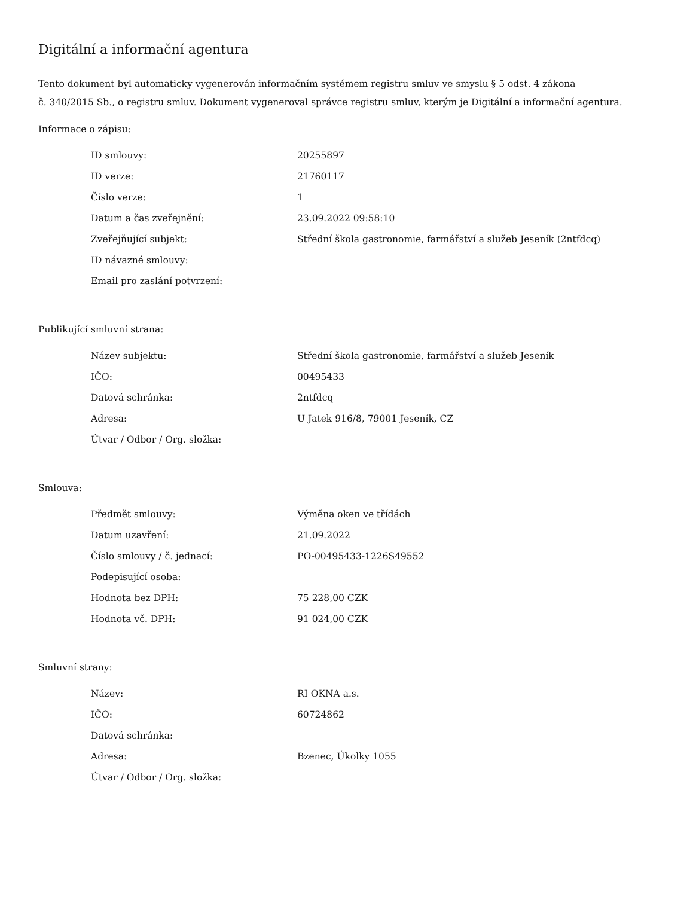Digitální a informační agentura
Tento dokument byl automaticky vygenerován informačním systémem registru smluv ve smyslu § 5 odst. 4 zákona
č. 340/2015 Sb., o registru smluv. Dokument vygeneroval správce registru smluv, kterým je Digitální a informační agentura.
Informace o zápisu:
| ID smlouvy: | 20255897 |
| ID verze: | 21760117 |
| Číslo verze: | 1 |
| Datum a čas zveřejnění: | 23.09.2022 09:58:10 |
| Zveřejňující subjekt: | Střední škola gastronomie, farmářství a služeb Jeseník (2ntfdcq) |
| ID návazné smlouvy: | |
| Email pro zaslání potvrzení: | |
Publikující smluvní strana:
| Název subjektu: | Střední škola gastronomie, farmářství a služeb Jeseník |
| IČO: | 00495433 |
| Datová schránka: | 2ntfdcq |
| Adresa: | U Jatek 916/8, 79001 Jeseník, CZ |
| Útvar / Odbor / Org. složka: | |
Smlouva:
| Předmět smlouvy: | Výměna oken ve třídách |
| Datum uzavření: | 21.09.2022 |
| Číslo smlouvy / č. jednací: | PO-00495433-1226S49552 |
| Podepisující osoba: | |
| Hodnota bez DPH: | 75 228,00 CZK |
| Hodnota vč. DPH: | 91 024,00 CZK |
Smluvní strany:
| Název: | RI OKNA a.s. |
| IČO: | 60724862 |
| Datová schránka: | |
| Adresa: | Bzenec, Úkolky 1055 |
| Útvar / Odbor / Org. složka: | |